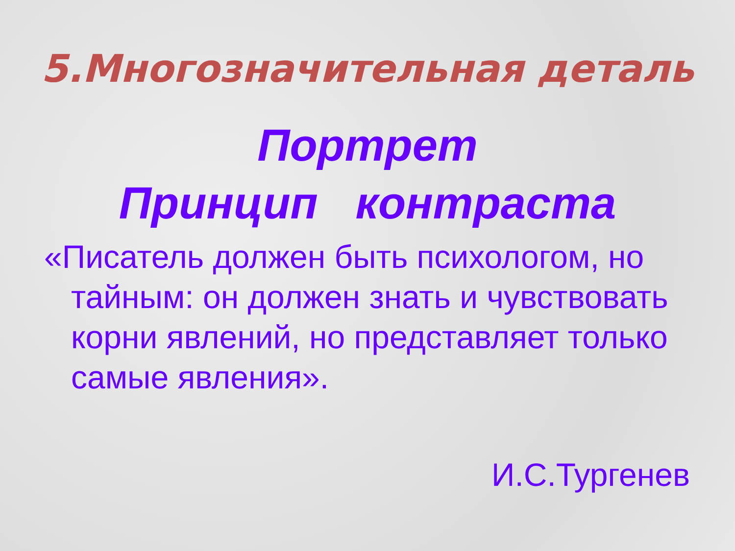5.Многозначительная деталь
Портрет
Принцип контраста
«Писатель должен быть психологом, но тайным: он должен знать и чувствовать корни явлений, но представляет только самые явления».
И.С.Тургенев